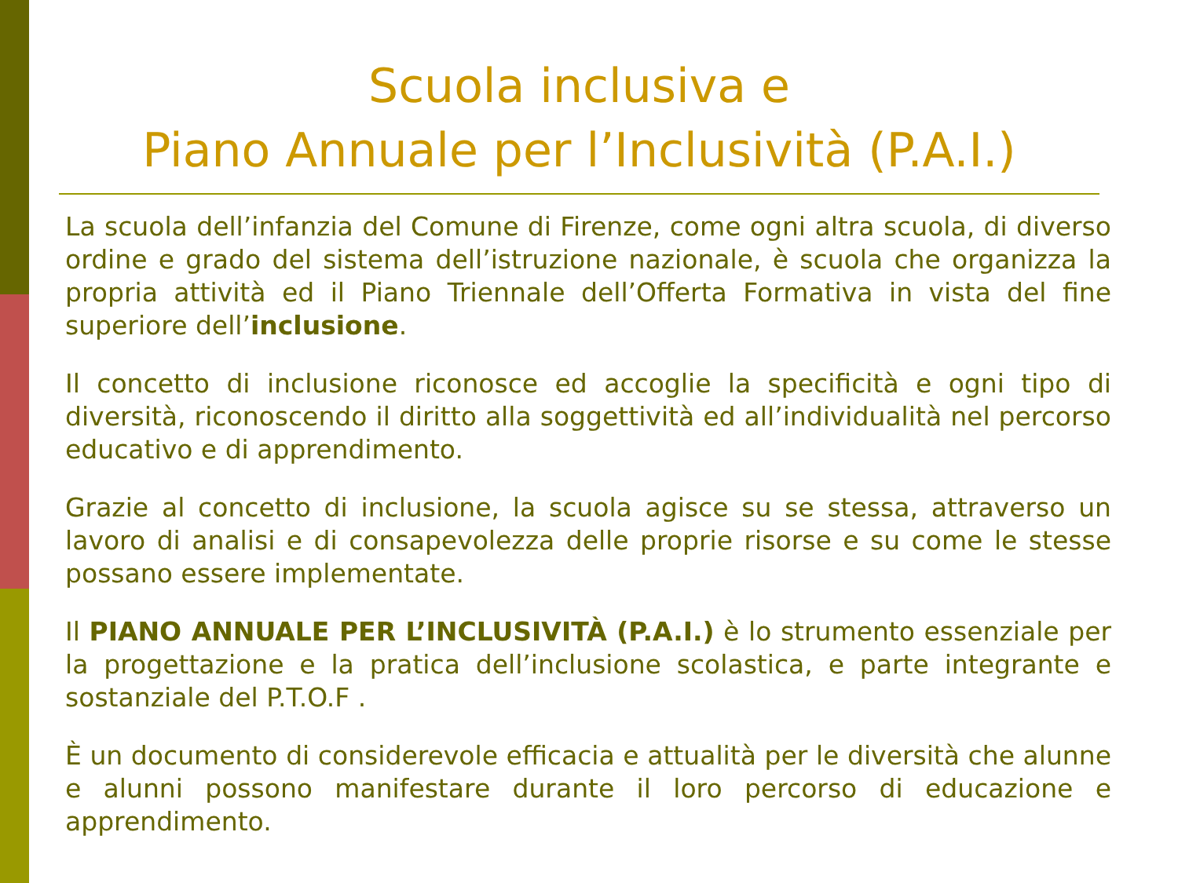Scuola inclusiva e
Piano Annuale per l’Inclusività (P.A.I.)
La scuola dell’infanzia del Comune di Firenze, come ogni altra scuola, di diverso ordine e grado del sistema dell’istruzione nazionale, è scuola che organizza la propria attività ed il Piano Triennale dell’Offerta Formativa in vista del fine superiore dell’inclusione.
Il concetto di inclusione riconosce ed accoglie la specificità e ogni tipo di diversità, riconoscendo il diritto alla soggettività ed all’individualità nel percorso educativo e di apprendimento.
Grazie al concetto di inclusione, la scuola agisce su se stessa, attraverso un lavoro di analisi e di consapevolezza delle proprie risorse e su come le stesse possano essere implementate.
Il PIANO ANNUALE PER L’INCLUSIVITÀ (P.A.I.) è lo strumento essenziale per la progettazione e la pratica dell’inclusione scolastica, e parte integrante e sostanziale del P.T.O.F .
È un documento di considerevole efficacia e attualità per le diversità che alunne e alunni possono manifestare durante il loro percorso di educazione e apprendimento.